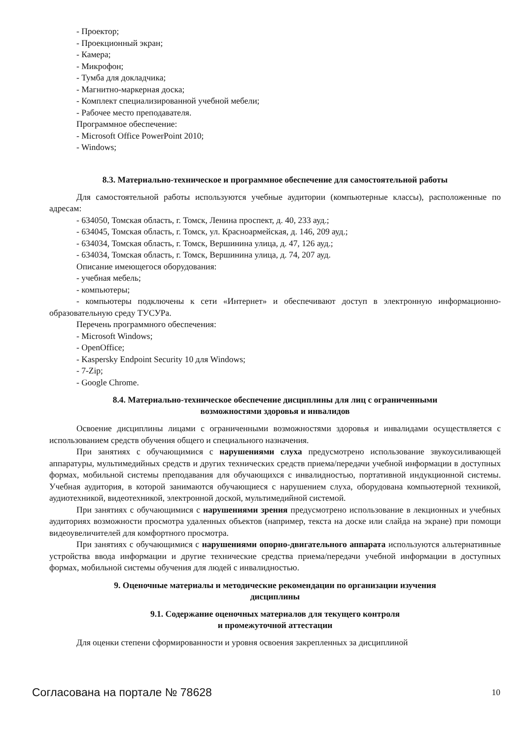- Проектор;
- Проекционный экран;
- Камера;
- Микрофон;
- Тумба для докладчика;
- Магнитно-маркерная доска;
- Комплект специализированной учебной мебели;
- Рабочее место преподавателя.
Программное обеспечение:
- Microsoft Office PowerPoint 2010;
- Windows;
8.3. Материально-техническое и программное обеспечение для самостоятельной работы
Для самостоятельной работы используются учебные аудитории (компьютерные классы), расположенные по адресам:
- 634050, Томская область, г. Томск, Ленина проспект, д. 40, 233 ауд.;
- 634045, Томская область, г. Томск, ул. Красноармейская, д. 146, 209 ауд.;
- 634034, Томская область, г. Томск, Вершинина улица, д. 47, 126 ауд.;
- 634034, Томская область, г. Томск, Вершинина улица, д. 74, 207 ауд.
Описание имеющегося оборудования:
- учебная мебель;
- компьютеры;
- компьютеры подключены к сети «Интернет» и обеспечивают доступ в электронную информационно-образовательную среду ТУСУРа.
Перечень программного обеспечения:
- Microsoft Windows;
- OpenOffice;
- Kaspersky Endpoint Security 10 для Windows;
- 7-Zip;
- Google Chrome.
8.4. Материально-техническое обеспечение дисциплины для лиц с ограниченными
возможностями здоровья и инвалидов
Освоение дисциплины лицами с ограниченными возможностями здоровья и инвалидами осуществляется с использованием средств обучения общего и специального назначения.
При занятиях с обучающимися с нарушениями слуха предусмотрено использование звукоусиливающей аппаратуры, мультимедийных средств и других технических средств приема/передачи учебной информации в доступных формах, мобильной системы преподавания для обучающихся с инвалидностью, портативной индукционной системы. Учебная аудитория, в которой занимаются обучающиеся с нарушением слуха, оборудована компьютерной техникой, аудиотехникой, видеотехникой, электронной доской, мультимедийной системой.
При занятиях с обучающимися с нарушениями зрения предусмотрено использование в лекционных и учебных аудиториях возможности просмотра удаленных объектов (например, текста на доске или слайда на экране) при помощи видеоувеличителей для комфортного просмотра.
При занятиях с обучающимися с нарушениями опорно-двигательного аппарата используются альтернативные устройства ввода информации и другие технические средства приема/передачи учебной информации в доступных формах, мобильной системы обучения для людей с инвалидностью.
9. Оценочные материалы и методические рекомендации по организации изучения
дисциплины
9.1. Содержание оценочных материалов для текущего контроля
и промежуточной аттестации
Для оценки степени сформированности и уровня освоения закрепленных за дисциплиной
Согласована на портале № 78628 10